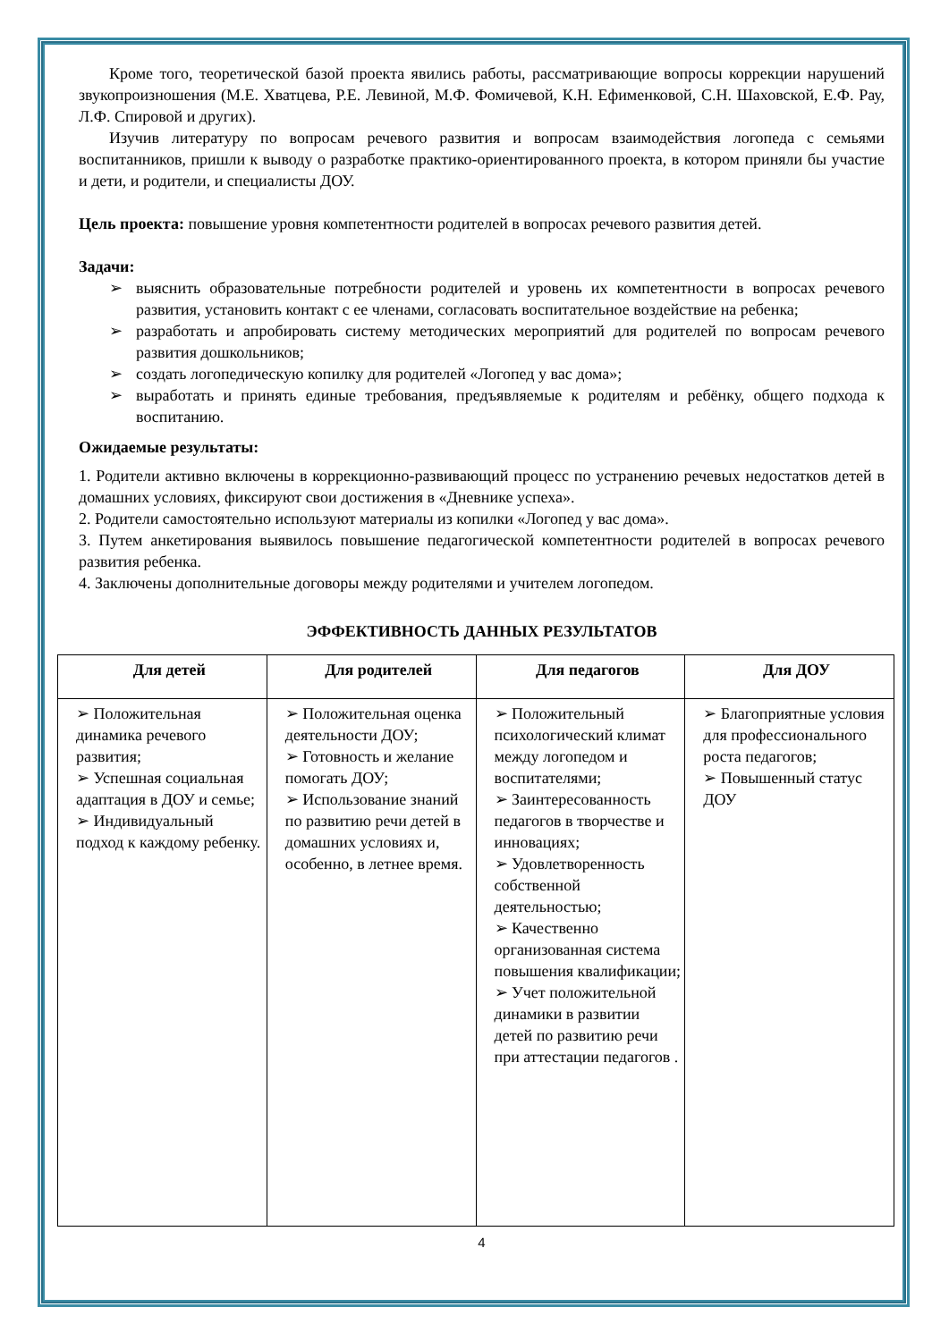Кроме того, теоретической базой проекта явились работы, рассматривающие вопросы коррекции нарушений звукопроизношения (М.Е. Хватцева, Р.Е. Левиной, М.Ф. Фомичевой, К.Н. Ефименковой, С.Н. Шаховской, Е.Ф. Рау, Л.Ф. Спировой и других).
Изучив литературу по вопросам речевого развития и вопросам взаимодействия логопеда с семьями воспитанников, пришли к выводу о разработке практико-ориентированного проекта, в котором приняли бы участие и дети, и родители, и специалисты ДОУ.
Цель проекта: повышение уровня компетентности родителей в вопросах речевого развития детей.
Задачи:
➢ выяснить образовательные потребности родителей и уровень их компетентности в вопросах речевого развития, установить контакт с ее членами, согласовать воспитательное воздействие на ребенка;
➢ разработать и апробировать систему методических мероприятий для родителей по вопросам речевого развития дошкольников;
➢ создать логопедическую копилку для родителей «Логопед у вас дома»;
➢ выработать и принять единые требования, предъявляемые к родителям и ребёнку, общего подхода к воспитанию.
Ожидаемые результаты:
1. Родители активно включены в коррекционно-развивающий процесс по устранению речевых недостатков детей в домашних условиях, фиксируют свои достижения в «Дневнике успеха».
2. Родители самостоятельно используют материалы из копилки «Логопед у вас дома».
3. Путем анкетирования выявилось повышение педагогической компетентности родителей в вопросах речевого развития ребенка.
4. Заключены дополнительные договоры между родителями и учителем логопедом.
ЭФФЕКТИВНОСТЬ ДАННЫХ РЕЗУЛЬТАТОВ
| Для детей | Для родителей | Для педагогов | Для ДОУ |
| --- | --- | --- | --- |
| ➢ Положительная динамика речевого развития; ➢ Успешная социальная адаптация в ДОУ и семье; ➢ Индивидуальный подход к каждому ребенку. | ➢ Положительная оценка деятельности ДОУ; ➢ Готовность и желание помогать ДОУ; ➢ Использование знаний по развитию речи детей в домашних условиях и, особенно, в летнее время. | ➢ Положительный психологический климат между логопедом и воспитателями; ➢ Заинтересованность педагогов в творчестве и инновациях; ➢ Удовлетворенность собственной деятельностью; ➢ Качественно организованная система повышения квалификации; ➢ Учет положительной динамики в развитии детей по развитию речи при аттестации педагогов . | ➢ Благоприятные условия для профессионального роста педагогов; ➢ Повышенный статус ДОУ |
4